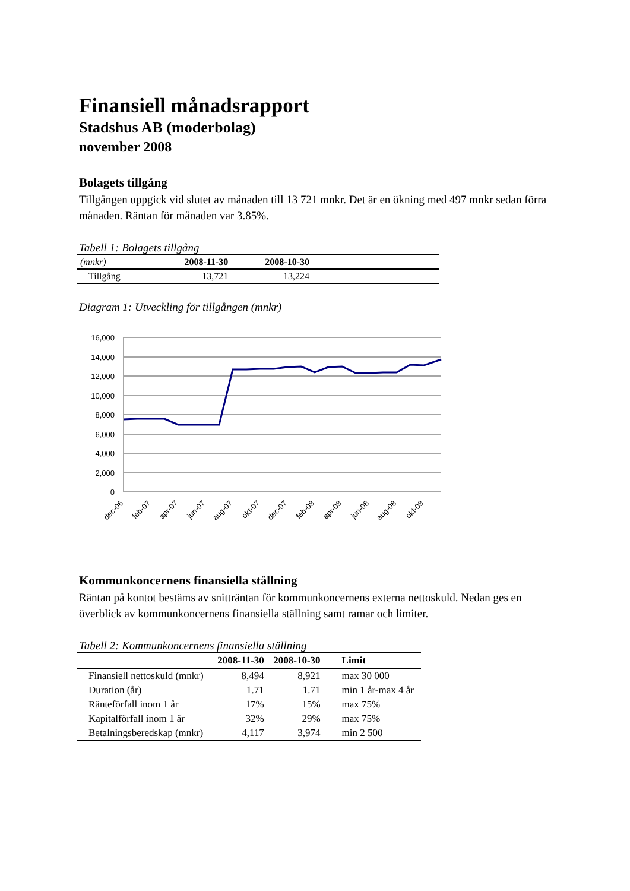Finansiell månadsrapport
Stadshus AB (moderbolag)
november 2008
Bolagets tillgång
Tillgången uppgick vid slutet av månaden till 13 721 mnkr. Det är en ökning med 497 mnkr sedan förra månaden. Räntan för månaden var 3.85%.
Tabell 1: Bolagets tillgång
| (mnkr) | 2008-11-30 | 2008-10-30 | |
| Tillgång | 13,721 | 13,224 | |
Diagram 1: Utveckling för tillgången (mnkr)
16,000
14,000
12,000
10,000
8,000
6,000
4,000
2,000
0
dec-06
feb-07
apr-07
jun-07
aug-07
okt-07
dec-07
feb-08
apr-08
jun-08
aug-08
okt-08
Kommunkoncernens finansiella ställning
Räntan på kontot bestäms av snitträntan för kommunkoncernens externa nettoskuld. Nedan ges en överblick av kommunkoncernens finansiella ställning samt ramar och limiter.
Tabell 2: Kommunkoncernens finansiella ställning
| | 2008-11-30 | 2008-10-30 | Limit |
| Finansiell nettoskuld (mnkr) | 8,494 | 8,921 | max 30 000 |
| Duration (år) | 1.71 | 1.71 | min 1 år-max 4 år |
| Ränteförfall inom 1 år | 17% | 15% | max 75% |
| Kapitalförfall inom 1 år | 32% | 29% | max 75% |
| Betalningsberedskap (mnkr) | 4,117 | 3,974 | min 2 500 |